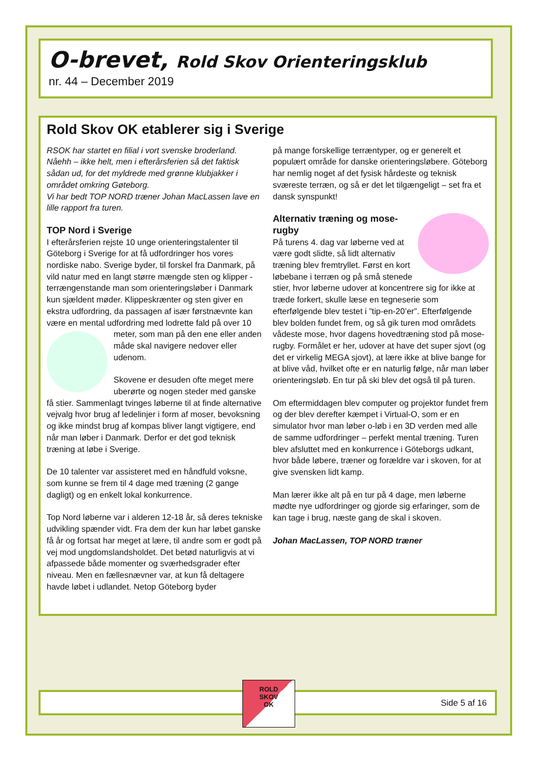O-brevet, Rold Skov Orienteringsklub
nr. 44 – December 2019
Rold Skov OK etablerer sig i Sverige
RSOK har startet en filial i vort svenske broderland. Nåehh – ikke helt, men i efterårsferien så det faktisk sådan ud, for det myldrede med grønne klubjakker i området omkring Gøteborg.
Vi har bedt TOP NORD træner Johan MacLassen lave en lille rapport fra turen.
TOP Nord i Sverige
I efterårsferien rejste 10 unge orienteringstalenter til Göteborg i Sverige for at få udfordringer hos vores nordiske nabo. Sverige byder, til forskel fra Danmark, på vild natur med en langt større mængde sten og klipper - terrængenstande man som orienteringsløber i Danmark kun sjældent møder. Klippeskrænter og sten giver en ekstra udfordring, da passagen af især førstnævnte kan være en mental udfordring med lodrette fald på over 10 meter, som man på den ene eller anden måde skal navigere nedover eller udenom.
Skovene er desuden ofte meget mere uberørte og nogen steder med ganske få stier. Sammenlagt tvinges løberne til at finde alternative vejvalg hvor brug af ledelinjer i form af moser, bevoksning og ikke mindst brug af kompas bliver langt vigtigere, end når man løber i Danmark. Derfor er det god teknisk træning at løbe i Sverige.
De 10 talenter var assisteret med en håndfuld voksne, som kunne se frem til 4 dage med træning (2 gange dagligt) og en enkelt lokal konkurrence.
Top Nord løberne var i alderen 12-18 år, så deres tekniske udvikling spænder vidt. Fra dem der kun har løbet ganske få år og fortsat har meget at lære, til andre som er godt på vej mod ungdomslandsholdet. Det betød naturligvis at vi afpassede både momenter og sværhedsgrader efter niveau. Men en fællesnævner var, at kun få deltagere havde løbet i udlandet. Netop Göteborg byder
på mange forskellige terræntyper, og er generelt et populært område for danske orienteringsløbere. Göteborg har nemlig noget af det fysisk hårdeste og teknisk sværeste terræn, og så er det let tilgængeligt – set fra et dansk synspunkt!
Alternativ træning og mose-rugby
På turens 4. dag var løberne ved at være godt slidte, så lidt alternativ træning blev fremtryllet. Først en kort løbebane i terræn og på små stenede stier, hvor løberne udover at koncentrere sig for ikke at træde forkert, skulle læse en tegneserie som efterfølgende blev testet i ”tip-en-20’er”. Efterfølgende blev bolden fundet frem, og så gik turen mod områdets vådeste mose, hvor dagens hovedtræning stod på mose-rugby. Formålet er her, udover at have det super sjovt (og det er virkelig MEGA sjovt), at lære ikke at blive bange for at blive våd, hvilket ofte er en naturlig følge, når man løber orienteringsløb. En tur på ski blev det også til på turen.
Om eftermiddagen blev computer og projektor fundet frem og der blev derefter kæmpet i Virtual-O, som er en simulator hvor man løber o-løb i en 3D verden med alle de samme udfordringer – perfekt mental træning. Turen blev afsluttet med en konkurrence i Göteborgs udkant, hvor både løbere, træner og forældre var i skoven, for at give svensken lidt kamp.
Man lærer ikke alt på en tur på 4 dage, men løberne mødte nye udfordringer og gjorde sig erfaringer, som de kan tage i brug, næste gang de skal i skoven.
Johan MacLassen, TOP NORD træner
Side 5 af 16
ROLD
SKOV
OK